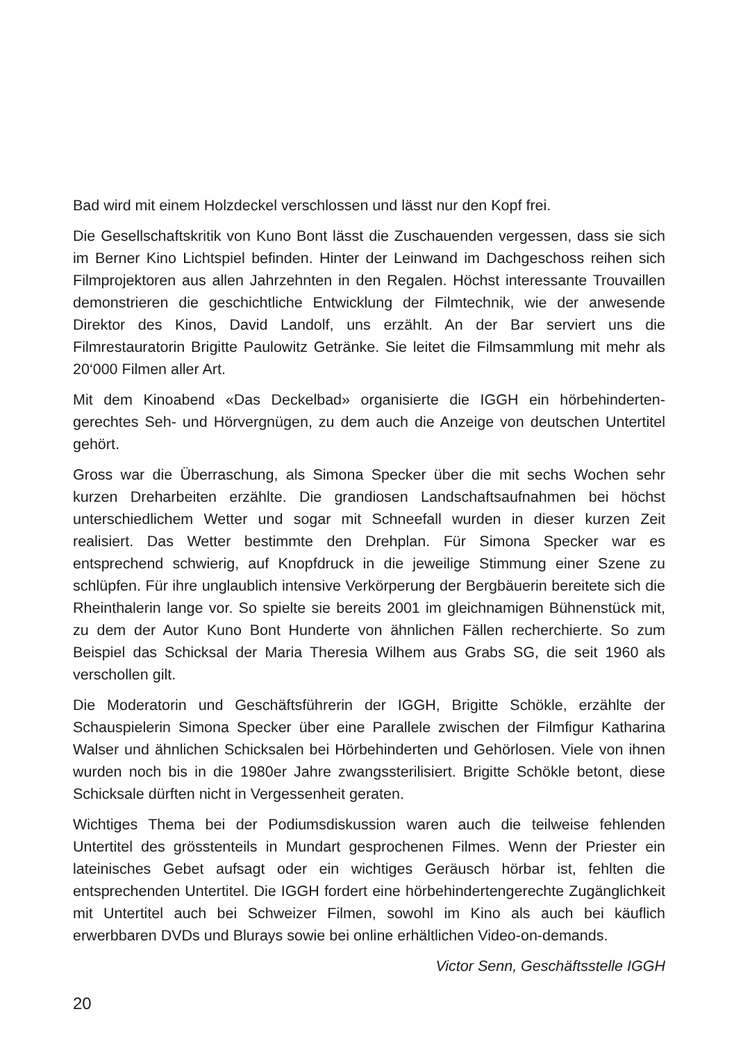Bad wird mit einem Holzdeckel verschlossen und lässt nur den Kopf frei.
Die Gesellschaftskritik von Kuno Bont lässt die Zuschauenden vergessen, dass sie sich im Berner Kino Lichtspiel befinden. Hinter der Leinwand im Dachgeschoss reihen sich Filmprojektoren aus allen Jahrzehnten in den Regalen. Höchst interessante Trouvaillen demonstrieren die geschichtliche Entwicklung der Filmtechnik, wie der anwesende Direktor des Kinos, David Landolf, uns erzählt. An der Bar serviert uns die Filmrestauratorin Brigitte Paulowitz Getränke. Sie leitet die Filmsammlung mit mehr als 20‘000 Filmen aller Art.
Mit dem Kinoabend «Das Deckelbad» organisierte die IGGH ein hörbehinderten­gerechtes Seh- und Hörvergnügen, zu dem auch die Anzeige von deutschen Untertitel gehört.
Gross war die Überraschung, als Simona Specker über die mit sechs Wochen sehr kurzen Dreharbeiten erzählte. Die grandiosen Landschaftsaufnahmen bei höchst unterschiedlichem Wetter und sogar mit Schneefall wurden in dieser kurzen Zeit realisiert. Das Wetter bestimmte den Drehplan. Für Simona Specker war es entsprechend schwierig, auf Knopfdruck in die jeweilige Stimmung einer Szene zu schlüpfen. Für ihre unglaublich intensive Verkörperung der Bergbäuerin bereitete sich die Rheinthalerin lange vor. So spielte sie bereits 2001 im gleichnamigen Bühnenstück mit, zu dem der Autor Kuno Bont Hunderte von ähnlichen Fällen recherchierte. So zum Beispiel das Schicksal der Maria Theresia Wilhem aus Grabs SG, die seit 1960 als verschollen gilt.
Die Moderatorin und Geschäftsführerin der IGGH, Brigitte Schökle, erzählte der Schauspielerin Simona Specker über eine Parallele zwischen der Filmfigur Katharina Walser und ähnlichen Schicksalen bei Hörbehinderten und Gehörlosen. Viele von ihnen wurden noch bis in die 1980er Jahre zwangssterilisiert. Brigitte Schökle betont, diese Schicksale dürften nicht in Vergessenheit geraten.
Wichtiges Thema bei der Podiumsdiskussion waren auch die teilweise fehlenden Untertitel des grösstenteils in Mundart gesprochenen Filmes. Wenn der Priester ein lateinisches Gebet aufsagt oder ein wichtiges Geräusch hörbar ist, fehlten die entsprechenden Untertitel. Die IGGH fordert eine hörbehindertengerechte Zugänglichkeit mit Untertitel auch bei Schweizer Filmen, sowohl im Kino als auch bei käuflich erwerbbaren DVDs und Blurays sowie bei online erhältlichen Video-on-demands.
Victor Senn, Geschäftsstelle IGGH
20